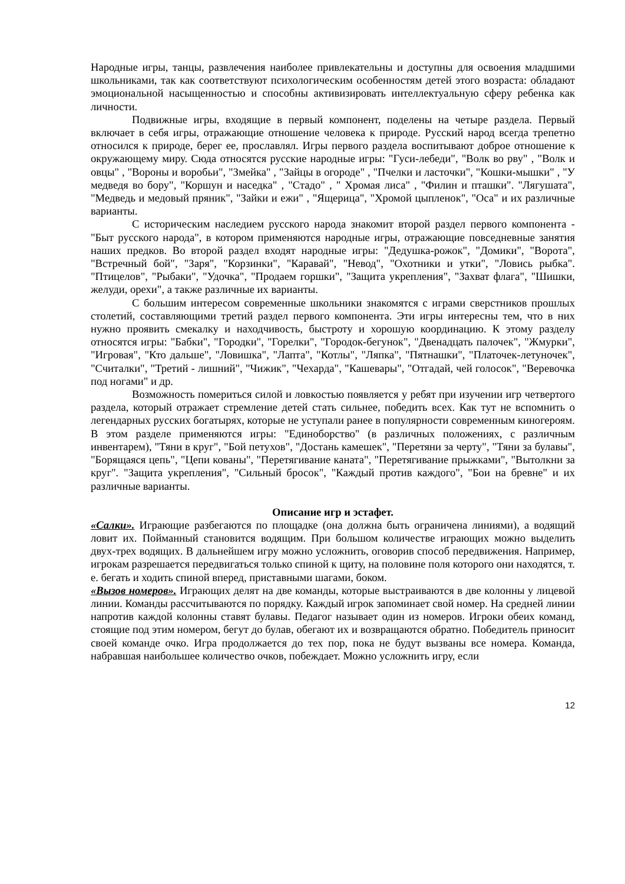Народные игры, танцы, развлечения наиболее привлекательны и доступны для освоения младшими школьниками, так как соответствуют психологическим особенностям детей этого возраста: обладают эмоциональной насыщенностью и способны активизировать интеллектуальную сферу ребенка как личности.
Подвижные игры, входящие в первый компонент, поделены на четыре раздела. Первый включает в себя игры, отражающие отношение человека к природе. Русский народ всегда трепетно относился к природе, берег ее, прославлял. Игры первого раздела воспитывают доброе отношение к окружающему миру. Сюда относятся русские народные игры: "Гуси-лебеди", "Волк во рву" , "Волк и овцы" , "Вороны и воробьи", "Змейка" , "Зайцы в огороде" , "Пчелки и ласточки", "Кошки-мышки" , "У медведя во бору", "Коршун и наседка" , "Стадо" , " Хромая лиса" , "Филин и пташки". "Лягушата", "Медведь и медовый пряник", "Зайки и ежи" , "Ящерица", "Хромой цыпленок", "Оса" и их различные варианты.
С историческим наследием русского народа знакомит второй раздел первого компонента - "Быт русского народа", в котором применяются народные игры, отражающие повседневные занятия наших предков. Во второй раздел входят народные игры: "Дедушка-рожок", "Домики", "Ворота", "Встречный бой", "Заря", "Корзинки", "Каравай", "Невод", "Охотники и утки", "Ловись рыбка". "Птицелов", "Рыбаки", "Удочка", "Продаем горшки", "Защита укрепления", "Захват флага", "Шишки, желуди, орехи", а также различные их варианты.
С большим интересом современные школьники знакомятся с играми сверстников прошлых столетий, составляющими третий раздел первого компонента. Эти игры интересны тем, что в них нужно проявить смекалку и находчивость, быстроту и хорошую координацию. К этому разделу относятся игры: "Бабки", "Городки", "Горелки", "Городок-бегунок", "Двенадцать палочек", "Жмурки", "Игровая", "Кто дальше", "Ловишка", "Лапта", "Котлы", "Ляпка", "Пятнашки", "Платочек-летуночек", "Считалки", "Третий - лишний", "Чижик", "Чехарда", "Кашевары", "Отгадай, чей голосок", "Веревочка под ногами" и др.
Возможность помериться силой и ловкостью появляется у ребят при изучении игр четвертого раздела, который отражает стремление детей стать сильнее, победить всех. Как тут не вспомнить о легендарных русских богатырях, которые не уступали ранее в популярности современным киногероям. В этом разделе применяются игры: "Единоборство" (в различных положениях, с различным инвентарем), "Тяни в круг", "Бой петухов", "Достань камешек", "Перетяни за черту", "Тяни за булавы", "Борящаяся цепь", "Цепи кованы", "Перетягивание каната", "Перетягивание прыжками", "Вытолкни за круг". "Защита укрепления", "Сильный бросок", "Каждый против каждого", "Бои на бревне" и их различные варианты.
Описание игр и эстафет.
«Салки». Играющие разбегаются по площадке (она должна быть ограничена линиями), а водящий ловит их. Пойманный становится водящим. При большом количестве играющих можно выделить двух-трех водящих. В дальнейшем игру можно усложнить, оговорив способ передвижения. Например, игрокам разрешается передвигаться только спиной к щиту, на половине поля которого они находятся, т. е. бегать и ходить спиной вперед, приставными шагами, боком.
«Вызов номеров». Играющих делят на две команды, которые выстраиваются в две колонны у лицевой линии. Команды рассчитываются по порядку. Каждый игрок запоминает свой номер. На средней линии напротив каждой колонны ставят булавы. Педагог называет один из номеров. Игроки обеих команд, стоящие под этим номером, бегут до булав, обегают их и возвращаются обратно. Победитель приносит своей команде очко. Игра продолжается до тех пор, пока не будут вызваны все номера. Команда, набравшая наибольшее количество очков, побеждает. Можно усложнить игру, если
12